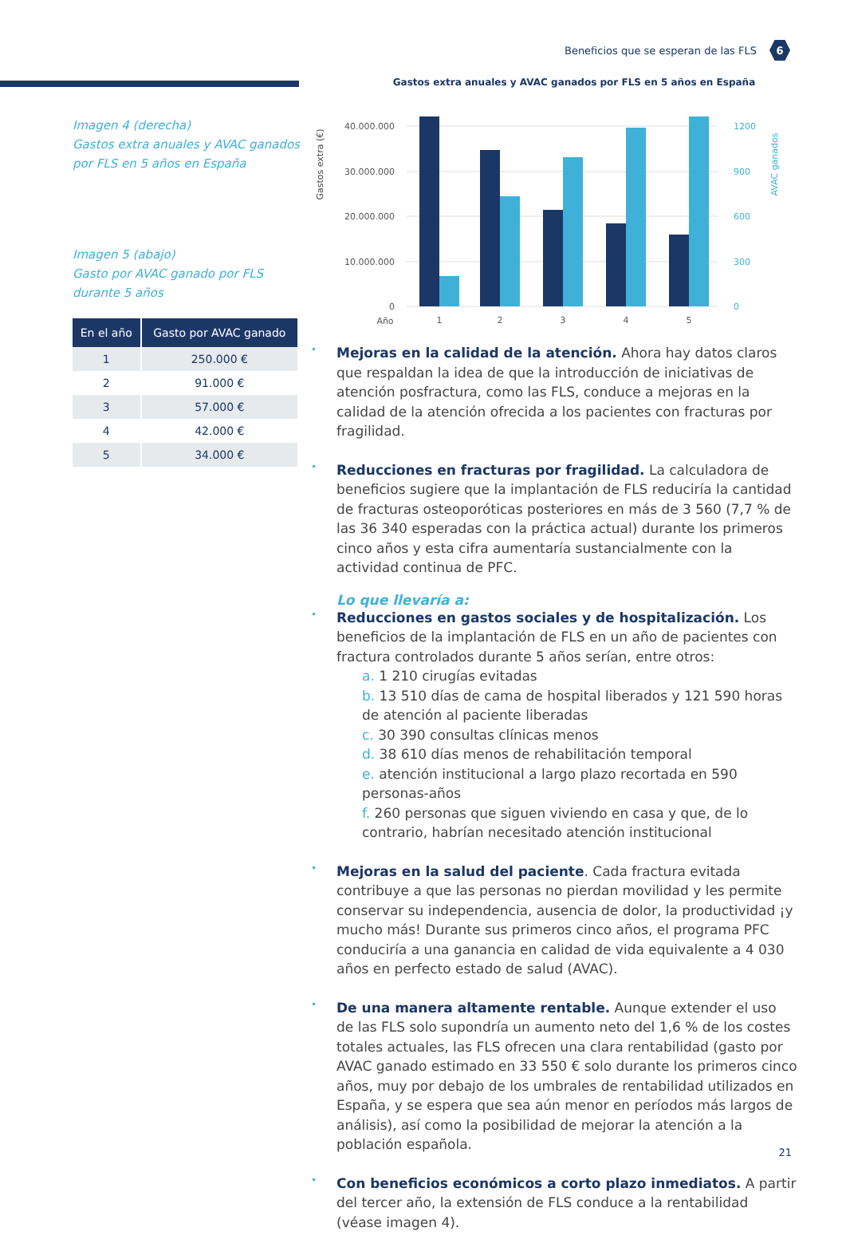Beneficios que se esperan de las FLS 6
Imagen 4 (derecha)
Gastos extra anuales y AVAC ganados por FLS en 5 años en España
Imagen 5 (abajo)
Gasto por AVAC ganado por FLS durante 5 años
| En el año | Gasto por AVAC ganado |
| --- | --- |
| 1 | 250.000 € |
| 2 | 91.000 € |
| 3 | 57.000 € |
| 4 | 42.000 € |
| 5 | 34.000 € |
Gastos extra anuales y AVAC ganados por FLS en 5 años en España
Gastos extra (€)
AVAC ganados
40.000.000
30.000.000
20.000.000
10.000.000
0
1200
900
600
300
0
Año
1
2
3
4
5
Mejoras en la calidad de la atención. Ahora hay datos claros que respaldan la idea de que la introducción de iniciativas de atención posfractura, como las FLS, conduce a mejoras en la calidad de la atención ofrecida a los pacientes con fracturas por fragilidad.
Reducciones en fracturas por fragilidad. La calculadora de beneficios sugiere que la implantación de FLS reduciría la cantidad de fracturas osteoporóticas posteriores en más de 3 560 (7,7 % de las 36 340 esperadas con la práctica actual) durante los primeros cinco años y esta cifra aumentaría sustancialmente con la actividad continua de PFC.
Lo que llevaría a:
Reducciones en gastos sociales y de hospitalización. Los beneficios de la implantación de FLS en un año de pacientes con fractura controlados durante 5 años serían, entre otros:
a. 1 210 cirugías evitadas
b. 13 510 días de cama de hospital liberados y 121 590 horas de atención al paciente liberadas
c. 30 390 consultas clínicas menos
d. 38 610 días menos de rehabilitación temporal
e. atención institucional a largo plazo recortada en 590 personas-años
f. 260 personas que siguen viviendo en casa y que, de lo contrario, habrían necesitado atención institucional
Mejoras en la salud del paciente. Cada fractura evitada contribuye a que las personas no pierdan movilidad y les permite conservar su independencia, ausencia de dolor, la productividad ¡y mucho más! Durante sus primeros cinco años, el programa PFC conduciría a una ganancia en calidad de vida equivalente a 4 030 años en perfecto estado de salud (AVAC).
De una manera altamente rentable. Aunque extender el uso de las FLS solo supondría un aumento neto del 1,6 % de los costes totales actuales, las FLS ofrecen una clara rentabilidad (gasto por AVAC ganado estimado en 33 550 € solo durante los primeros cinco años, muy por debajo de los umbrales de rentabilidad utilizados en España, y se espera que sea aún menor en períodos más largos de análisis), así como la posibilidad de mejorar la atención a la población española.
Con beneficios económicos a corto plazo inmediatos. A partir del tercer año, la extensión de FLS conduce a la rentabilidad (véase imagen 4).
21